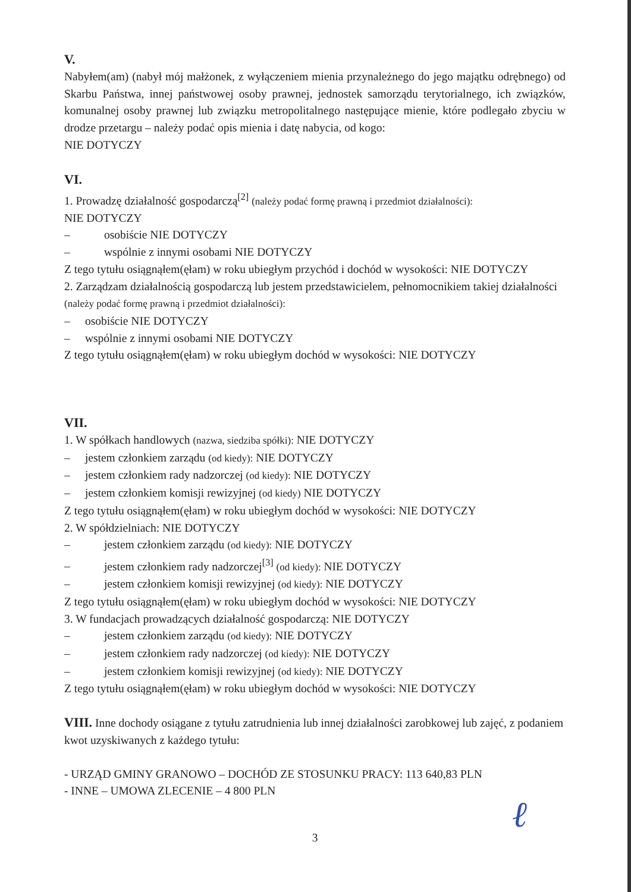V.
Nabyłem(am) (nabył mój małżonek, z wyłączeniem mienia przynależnego do jego majątku odrębnego) od Skarbu Państwa, innej państwowej osoby prawnej, jednostek samorządu terytorialnego, ich związków, komunalnej osoby prawnej lub związku metropolitalnego następujące mienie, które podlegało zbyciu w drodze przetargu – należy podać opis mienia i datę nabycia, od kogo:
NIE DOTYCZY
VI.
1. Prowadzę działalność gospodarczą<sup>[2]</sup> (należy podać formę prawną i przedmiot działalności):
NIE DOTYCZY
– osobiście NIE DOTYCZY
– wspólnie z innymi osobami NIE DOTYCZY
Z tego tytułu osiągnąłem(ęłam) w roku ubiegłym przychód i dochód w wysokości: NIE DOTYCZY
2. Zarządzam działalnością gospodarczą lub jestem przedstawicielem, pełnomocnikiem takiej działalności (należy podać formę prawną i przedmiot działalności):
– osobiście NIE DOTYCZY
– wspólnie z innymi osobami NIE DOTYCZY
Z tego tytułu osiągnąłem(ęłam) w roku ubiegłym dochód w wysokości: NIE DOTYCZY
VII.
1. W spółkach handlowych (nazwa, siedziba spółki): NIE DOTYCZY
– jestem członkiem zarządu (od kiedy): NIE DOTYCZY
– jestem członkiem rady nadzorczej (od kiedy): NIE DOTYCZY
– jestem członkiem komisji rewizyjnej (od kiedy) NIE DOTYCZY
Z tego tytułu osiągnąłem(ęłam) w roku ubiegłym dochód w wysokości: NIE DOTYCZY
2. W spółdzielniach: NIE DOTYCZY
– jestem członkiem zarządu (od kiedy): NIE DOTYCZY
– jestem członkiem rady nadzorczej<sup>[3]</sup> (od kiedy): NIE DOTYCZY
– jestem członkiem komisji rewizyjnej (od kiedy): NIE DOTYCZY
Z tego tytułu osiągnąłem(ęłam) w roku ubiegłym dochód w wysokości: NIE DOTYCZY
3. W fundacjach prowadzących działalność gospodarczą: NIE DOTYCZY
– jestem członkiem zarządu (od kiedy): NIE DOTYCZY
– jestem członkiem rady nadzorczej (od kiedy): NIE DOTYCZY
– jestem członkiem komisji rewizyjnej (od kiedy): NIE DOTYCZY
Z tego tytułu osiągnąłem(ęłam) w roku ubiegłym dochód w wysokości: NIE DOTYCZY
VIII. Inne dochody osiągane z tytułu zatrudnienia lub innej działalności zarobkowej lub zajęć, z podaniem kwot uzyskiwanych z każdego tytułu:
- URZĄD GMINY GRANOWO – DOCHÓD ZE STOSUNKU PRACY: 113 640,83 PLN
- INNE – UMOWA ZLECENIE – 4 800 PLN
3
ℓ